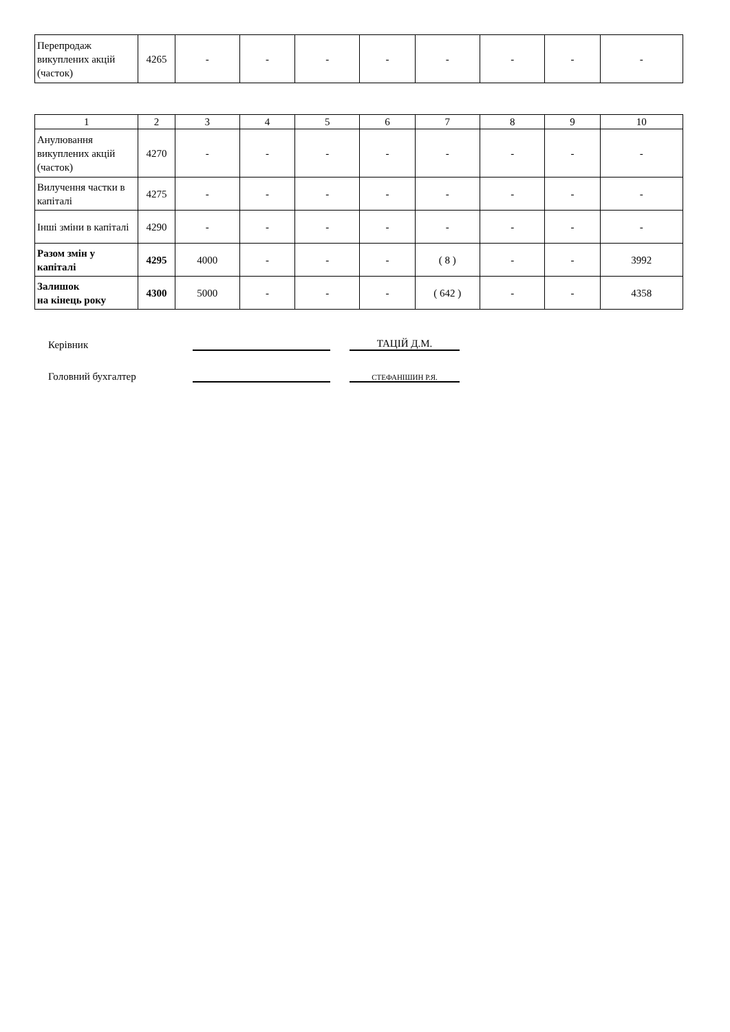| Перепродаж викуплених акцій (часток) | 4265 | - | - | - | - | - | - | - | - |
| 1 | 2 | 3 | 4 | 5 | 6 | 7 | 8 | 9 | 10 |
| Анулювання викуплених акцій (часток) | 4270 | - | - | - | - | - | - | - | - |
| Вилучення частки в капіталі | 4275 | - | - | - | - | - | - | - | - |
| Інші зміни в капіталі | 4290 | - | - | - | - | - | - | - | - |
| Разом змін у капіталі | 4295 | 4000 | - | - | - | ( 8 ) | - | - | 3992 |
| Залишок на кінець року | 4300 | 5000 | - | - | - | ( 642 ) | - | - | 4358 |
Керівник
ТАЦІЙ Д.М.
Головний бухгалтер
СТЕФАНІШИН Р.Я.